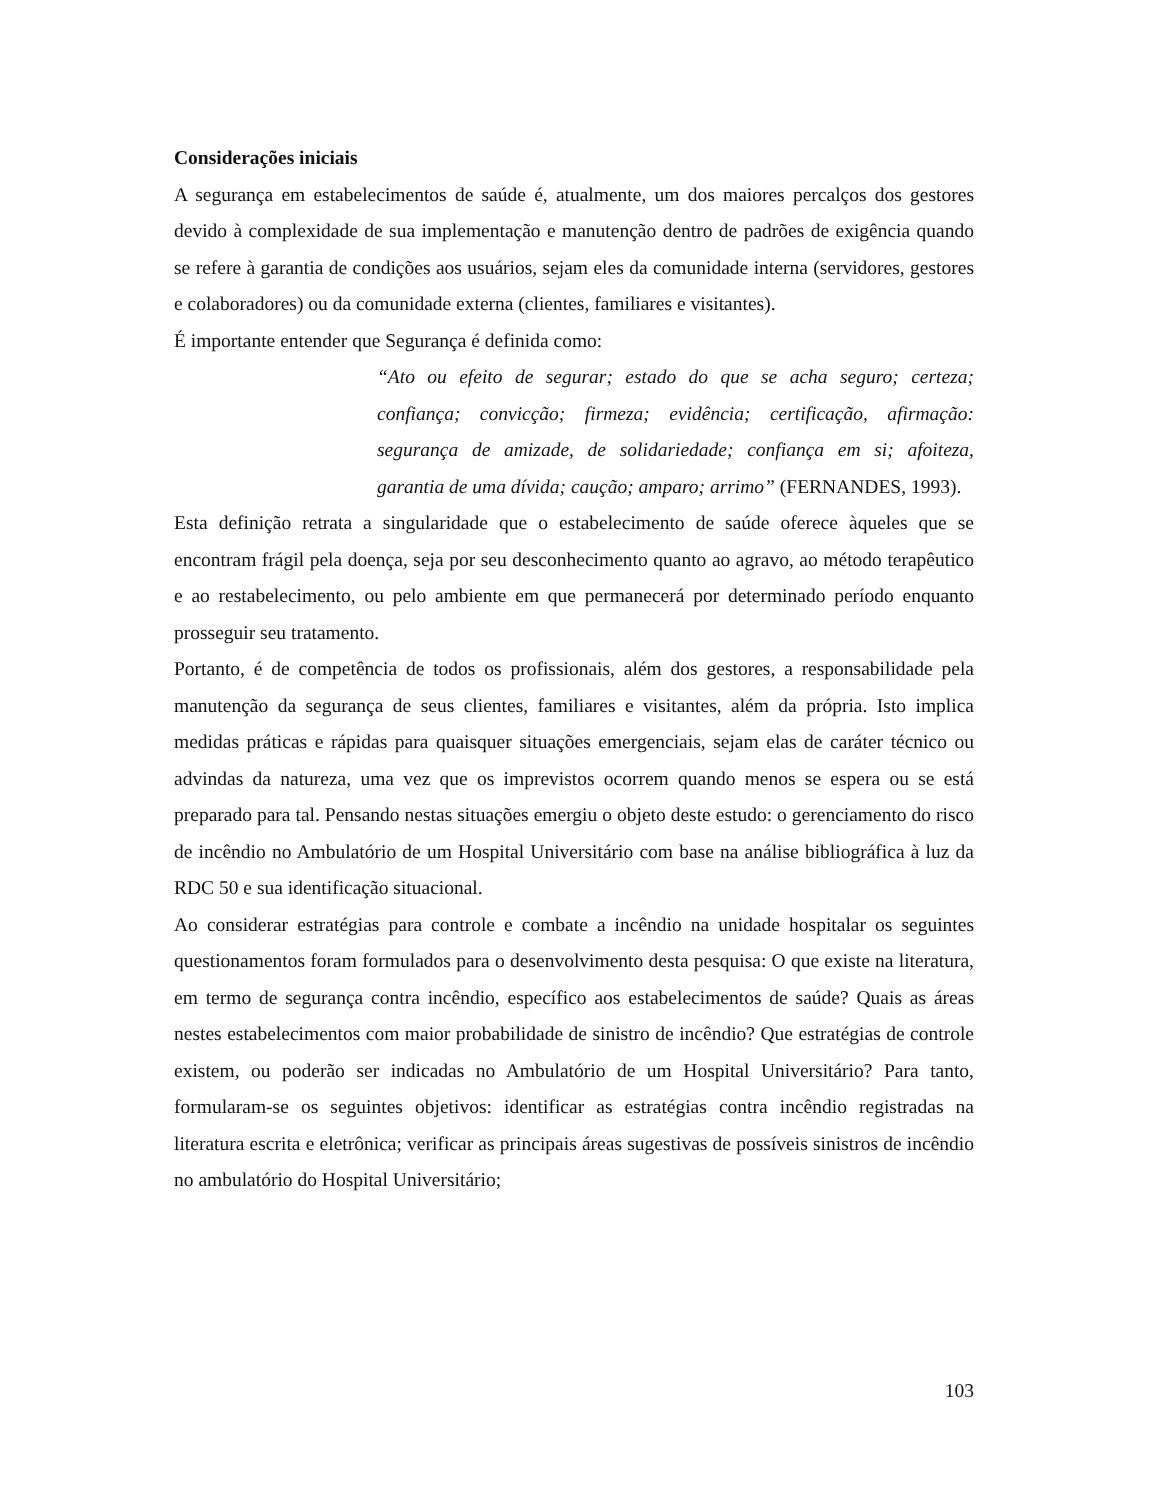Considerações iniciais
A segurança em estabelecimentos de saúde é, atualmente, um dos maiores percalços dos gestores devido à complexidade de sua implementação e manutenção dentro de padrões de exigência quando se refere à garantia de condições aos usuários, sejam eles da comunidade interna (servidores, gestores e colaboradores) ou da comunidade externa (clientes, familiares e visitantes).
É importante entender que Segurança é definida como:
“Ato ou efeito de segurar; estado do que se acha seguro; certeza; confiança; convicção; firmeza; evidência; certificação, afirmação: segurança de amizade, de solidariedade; confiança em si; afoiteza, garantia de uma dívida; caução; amparo; arrimo” (FERNANDES, 1993).
Esta definição retrata a singularidade que o estabelecimento de saúde oferece àqueles que se encontram frágil pela doença, seja por seu desconhecimento quanto ao agravo, ao método terapêutico e ao restabelecimento, ou pelo ambiente em que permanecerá por determinado período enquanto prosseguir seu tratamento.
Portanto, é de competência de todos os profissionais, além dos gestores, a responsabilidade pela manutenção da segurança de seus clientes, familiares e visitantes, além da própria. Isto implica medidas práticas e rápidas para quaisquer situações emergenciais, sejam elas de caráter técnico ou advindas da natureza, uma vez que os imprevistos ocorrem quando menos se espera ou se está preparado para tal. Pensando nestas situações emergiu o objeto deste estudo: o gerenciamento do risco de incêndio no Ambulatório de um Hospital Universitário com base na análise bibliográfica à luz da RDC 50 e sua identificação situacional.
Ao considerar estratégias para controle e combate a incêndio na unidade hospitalar os seguintes questionamentos foram formulados para o desenvolvimento desta pesquisa: O que existe na literatura, em termo de segurança contra incêndio, específico aos estabelecimentos de saúde? Quais as áreas nestes estabelecimentos com maior probabilidade de sinistro de incêndio? Que estratégias de controle existem, ou poderão ser indicadas no Ambulatório de um Hospital Universitário? Para tanto, formularam-se os seguintes objetivos: identificar as estratégias contra incêndio registradas na literatura escrita e eletrônica; verificar as principais áreas sugestivas de possíveis sinistros de incêndio no ambulatório do Hospital Universitário;
103